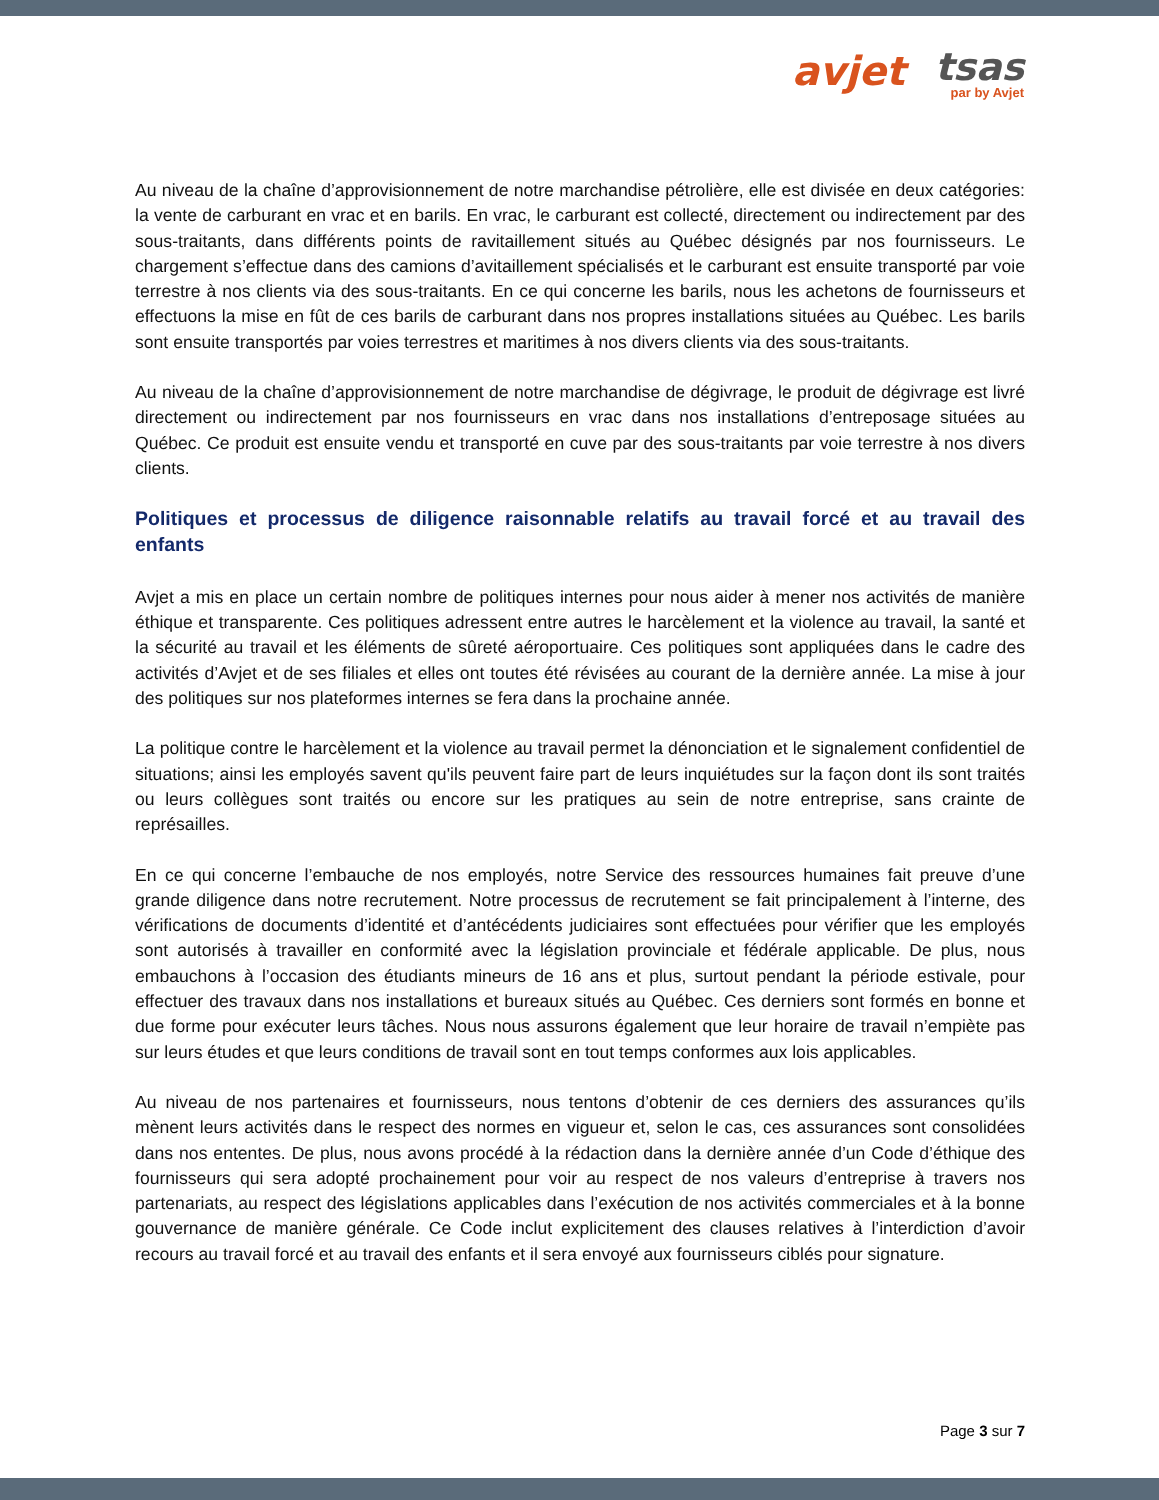avjet tsas par by Avjet
Au niveau de la chaîne d’approvisionnement de notre marchandise pétrolière, elle est divisée en deux catégories: la vente de carburant en vrac et en barils. En vrac, le carburant est collecté, directement ou indirectement par des sous-traitants, dans différents points de ravitaillement situés au Québec désignés par nos fournisseurs. Le chargement s’effectue dans des camions d’avitaillement spécialisés et le carburant est ensuite transporté par voie terrestre à nos clients via des sous-traitants. En ce qui concerne les barils, nous les achetons de fournisseurs et effectuons la mise en fût de ces barils de carburant dans nos propres installations situées au Québec. Les barils sont ensuite transportés par voies terrestres et maritimes à nos divers clients via des sous-traitants.
Au niveau de la chaîne d’approvisionnement de notre marchandise de dégivrage, le produit de dégivrage est livré directement ou indirectement par nos fournisseurs en vrac dans nos installations d’entreposage situées au Québec. Ce produit est ensuite vendu et transporté en cuve par des sous-traitants par voie terrestre à nos divers clients.
Politiques et processus de diligence raisonnable relatifs au travail forcé et au travail des enfants
Avjet a mis en place un certain nombre de politiques internes pour nous aider à mener nos activités de manière éthique et transparente. Ces politiques adressent entre autres le harcèlement et la violence au travail, la santé et la sécurité au travail et les éléments de sûreté aéroportuaire. Ces politiques sont appliquées dans le cadre des activités d’Avjet et de ses filiales et elles ont toutes été révisées au courant de la dernière année. La mise à jour des politiques sur nos plateformes internes se fera dans la prochaine année.
La politique contre le harcèlement et la violence au travail permet la dénonciation et le signalement confidentiel de situations; ainsi les employés savent qu'ils peuvent faire part de leurs inquiétudes sur la façon dont ils sont traités ou leurs collègues sont traités ou encore sur les pratiques au sein de notre entreprise, sans crainte de représailles.
En ce qui concerne l’embauche de nos employés, notre Service des ressources humaines fait preuve d’une grande diligence dans notre recrutement. Notre processus de recrutement se fait principalement à l’interne, des vérifications de documents d’identité et d’antécédents judiciaires sont effectuées pour vérifier que les employés sont autorisés à travailler en conformité avec la législation provinciale et fédérale applicable. De plus, nous embauchons à l’occasion des étudiants mineurs de 16 ans et plus, surtout pendant la période estivale, pour effectuer des travaux dans nos installations et bureaux situés au Québec. Ces derniers sont formés en bonne et due forme pour exécuter leurs tâches. Nous nous assurons également que leur horaire de travail n’empiète pas sur leurs études et que leurs conditions de travail sont en tout temps conformes aux lois applicables.
Au niveau de nos partenaires et fournisseurs, nous tentons d’obtenir de ces derniers des assurances qu’ils mènent leurs activités dans le respect des normes en vigueur et, selon le cas, ces assurances sont consolidées dans nos ententes. De plus, nous avons procédé à la rédaction dans la dernière année d’un Code d’éthique des fournisseurs qui sera adopté prochainement pour voir au respect de nos valeurs d’entreprise à travers nos partenariats, au respect des législations applicables dans l’exécution de nos activités commerciales et à la bonne gouvernance de manière générale. Ce Code inclut explicitement des clauses relatives à l’interdiction d’avoir recours au travail forcé et au travail des enfants et il sera envoyé aux fournisseurs ciblés pour signature.
Page 3 sur 7